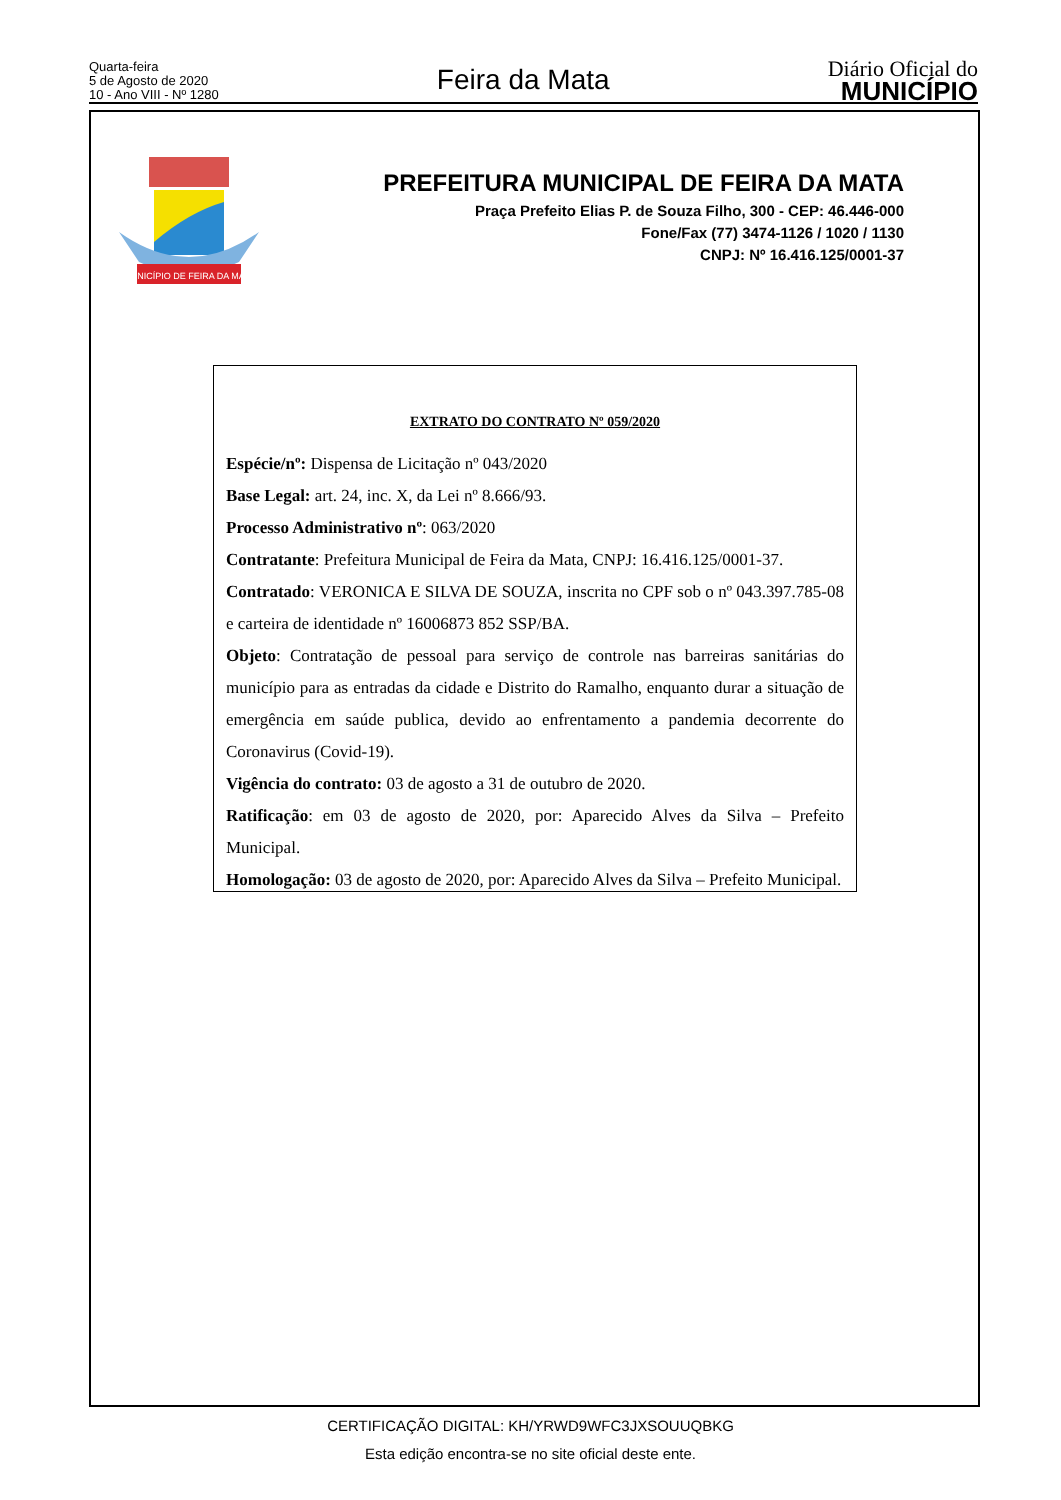Quarta-feira
5 de Agosto de 2020
10 - Ano VIII - Nº 1280
Feira da Mata
Diário Oficial do
MUNICÍPIO
MUNICÍPIO DE FEIRA DA MATA
PREFEITURA MUNICIPAL DE FEIRA DA MATA
Praça Prefeito Elias P. de Souza Filho, 300 - CEP: 46.446-000
Fone/Fax (77) 3474-1126 / 1020 / 1130
CNPJ: Nº 16.416.125/0001-37
EXTRATO DO CONTRATO Nº 059/2020
Espécie/nº: Dispensa de Licitação nº 043/2020
Base Legal: art. 24, inc. X, da Lei nº 8.666/93.
Processo Administrativo nº: 063/2020
Contratante: Prefeitura Municipal de Feira da Mata, CNPJ: 16.416.125/0001-37.
Contratado: VERONICA E SILVA DE SOUZA, inscrita no CPF sob o nº 043.397.785-08 e carteira de identidade nº 16006873 852 SSP/BA.
Objeto: Contratação de pessoal para serviço de controle nas barreiras sanitárias do município para as entradas da cidade e Distrito do Ramalho, enquanto durar a situação de emergência em saúde publica, devido ao enfrentamento a pandemia decorrente do Coronavirus (Covid-19).
Vigência do contrato: 03 de agosto a 31 de outubro de 2020.
Ratificação: em 03 de agosto de 2020, por: Aparecido Alves da Silva – Prefeito Municipal.
Homologação: 03 de agosto de 2020, por: Aparecido Alves da Silva – Prefeito Municipal.
CERTIFICAÇÃO DIGITAL: KH/YRWD9WFC3JXSOUUQBKG
Esta edição encontra-se no site oficial deste ente.